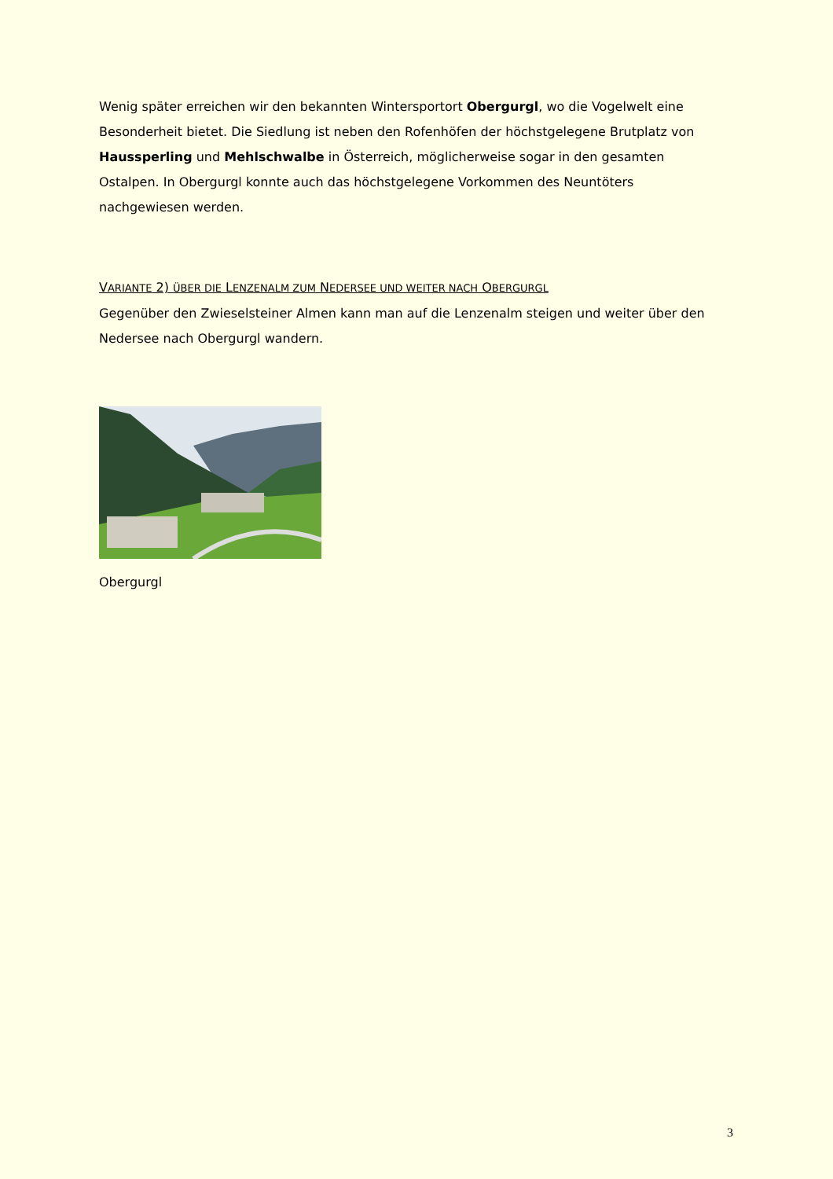Wenig später erreichen wir den bekannten Wintersportort Obergurgl, wo die Vogelwelt eine Besonderheit bietet. Die Siedlung ist neben den Rofenhöfen der höchstgelegene Brutplatz von Haussperling und Mehlschwalbe in Österreich, möglicherweise sogar in den gesamten Ostalpen. In Obergurgl konnte auch das höchstgelegene Vorkommen des Neuntöters nachgewiesen werden.
VARIANTE 2) ÜBER DIE LENZENALM ZUM NEDERSEE UND WEITER NACH OBERGURGL
Gegenüber den Zwieselsteiner Almen kann man auf die Lenzenalm steigen und weiter über den Nedersee nach Obergurgl wandern.
Obergurgl
3